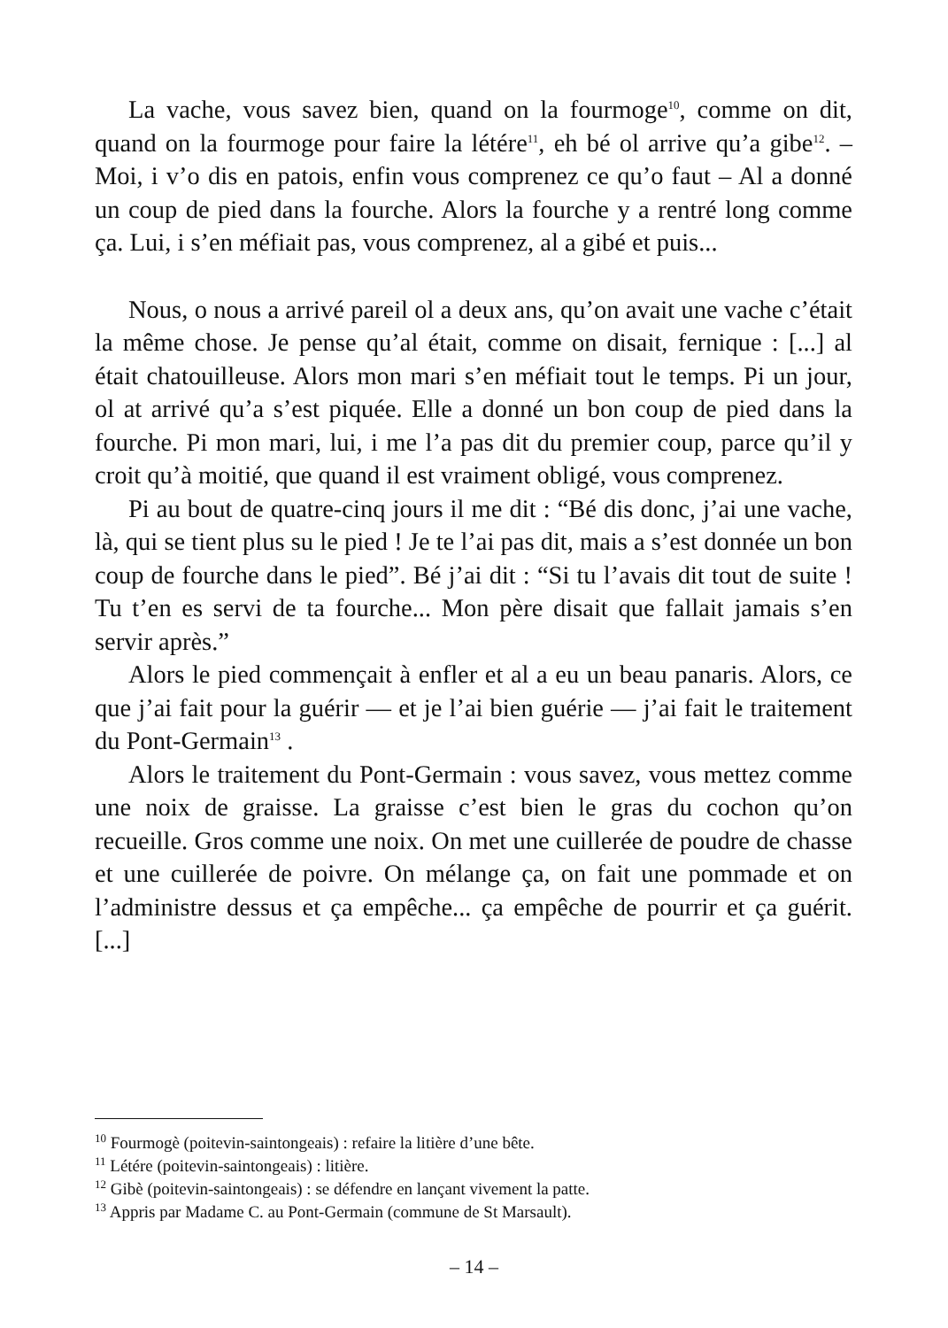La vache, vous savez bien, quand on la fourmoge<sup>10</sup>, comme on dit, quand on la fourmoge pour faire la létére<sup>11</sup>, eh bé ol arrive qu’a gibe<sup>12</sup>. – Moi, i v’o dis en patois, enfin vous comprenez ce qu’o faut – Al a donné un coup de pied dans la fourche. Alors la fourche y a rentré long comme ça. Lui, i s’en méfiait pas, vous comprenez, al a gibé et puis...
Nous, o nous a arrivé pareil ol a deux ans, qu’on avait une vache c’était la même chose. Je pense qu’al était, comme on disait, fernique : [...] al était chatouilleuse. Alors mon mari s’en méfiait tout le temps. Pi un jour, ol at arrivé qu’a s’est piquée. Elle a donné un bon coup de pied dans la fourche. Pi mon mari, lui, i me l’a pas dit du premier coup, parce qu’il y croit qu’à moitié, que quand il est vraiment obligé, vous comprenez.
Pi au bout de quatre-cinq jours il me dit : “Bé dis donc, j’ai une vache, là, qui se tient plus su le pied ! Je te l’ai pas dit, mais a s’est donnée un bon coup de fourche dans le pied”. Bé j’ai dit : “Si tu l’avais dit tout de suite ! Tu t’en es servi de ta fourche... Mon père disait que fallait jamais s’en servir après.”
Alors le pied commençait à enfler et al a eu un beau panaris. Alors, ce que j’ai fait pour la guérir — et je l’ai bien guérie — j’ai fait le traitement du Pont-Germain<sup>13</sup> .
Alors le traitement du Pont-Germain : vous savez, vous mettez comme une noix de graisse. La graisse c’est bien le gras du cochon qu’on recueille. Gros comme une noix. On met une cuillerée de poudre de chasse et une cuillerée de poivre. On mélange ça, on fait une pommade et on l’administre dessus et ça empêche... ça empêche de pourrir et ça guérit. [...]
<sup>10</sup> Fourmogè (poitevin-saintongeais) : refaire la litière d’une bête.
<sup>11</sup> Létére (poitevin-saintongeais) : litière.
<sup>12</sup> Gibè (poitevin-saintongeais) : se défendre en lançant vivement la patte.
<sup>13</sup> Appris par Madame C. au Pont-Germain (commune de St Marsault).
– 14 –